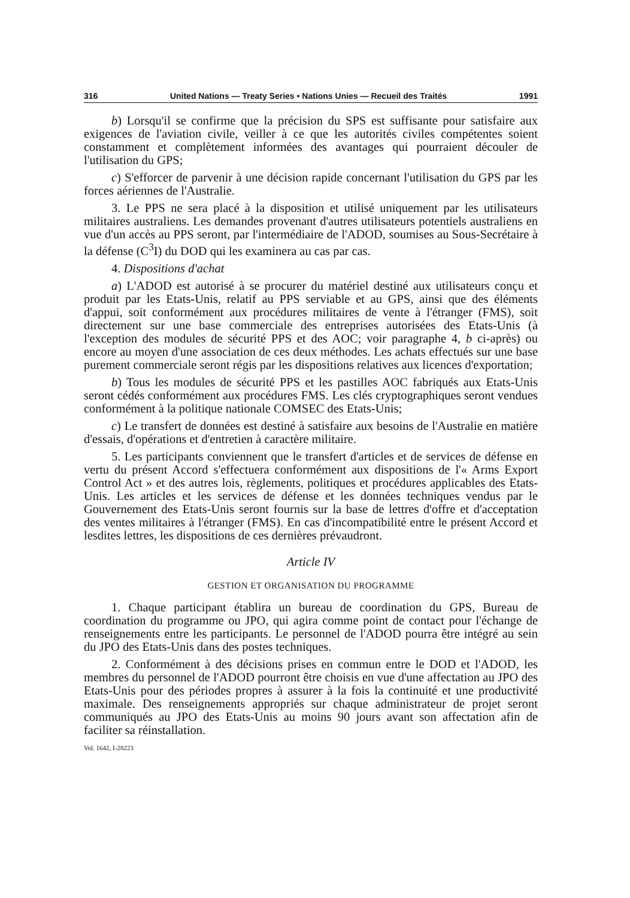316 United Nations — Treaty Series • Nations Unies — Recueil des Traités 1991
b) Lorsqu'il se confirme que la précision du SPS est suffisante pour satisfaire aux exigences de l'aviation civile, veiller à ce que les autorités civiles compétentes soient constamment et complètement informées des avantages qui pourraient découler de l'utilisation du GPS;
c) S'efforcer de parvenir à une décision rapide concernant l'utilisation du GPS par les forces aériennes de l'Australie.
3. Le PPS ne sera placé à la disposition et utilisé uniquement par les utilisateurs militaires australiens. Les demandes provenant d'autres utilisateurs potentiels australiens en vue d'un accès au PPS seront, par l'intermédiaire de l'ADOD, soumises au Sous-Secrétaire à la défense (C<sup>3</sup>I) du DOD qui les examinera au cas par cas.
4. Dispositions d'achat
a) L'ADOD est autorisé à se procurer du matériel destiné aux utilisateurs conçu et produit par les Etats-Unis, relatif au PPS serviable et au GPS, ainsi que des éléments d'appui, soit conformément aux procédures militaires de vente à l'étranger (FMS), soit directement sur une base commerciale des entreprises autorisées des Etats-Unis (à l'exception des modules de sécurité PPS et des AOC; voir paragraphe 4, b ci-après) ou encore au moyen d'une association de ces deux méthodes. Les achats effectués sur une base purement commerciale seront régis par les dispositions relatives aux licences d'exportation;
b) Tous les modules de sécurité PPS et les pastilles AOC fabriqués aux Etats-Unis seront cédés conformément aux procédures FMS. Les clés cryptographiques seront vendues conformément à la politique nationale COMSEC des Etats-Unis;
c) Le transfert de données est destiné à satisfaire aux besoins de l'Australie en matière d'essais, d'opérations et d'entretien à caractère militaire.
5. Les participants conviennent que le transfert d'articles et de services de défense en vertu du présent Accord s'effectuera conformément aux dispositions de l'« Arms Export Control Act » et des autres lois, règlements, politiques et procédures applicables des Etats-Unis. Les articles et les services de défense et les données techniques vendus par le Gouvernement des Etats-Unis seront fournis sur la base de lettres d'offre et d'acceptation des ventes militaires à l'étranger (FMS). En cas d'incompatibilité entre le présent Accord et lesdites lettres, les dispositions de ces dernières prévaudront.
Article IV
GESTION ET ORGANISATION DU PROGRAMME
1. Chaque participant établira un bureau de coordination du GPS, Bureau de coordination du programme ou JPO, qui agira comme point de contact pour l'échange de renseignements entre les participants. Le personnel de l'ADOD pourra être intégré au sein du JPO des Etats-Unis dans des postes techniques.
2. Conformément à des décisions prises en commun entre le DOD et l'ADOD, les membres du personnel de l'ADOD pourront être choisis en vue d'une affectation au JPO des Etats-Unis pour des périodes propres à assurer à la fois la continuité et une productivité maximale. Des renseignements appropriés sur chaque administrateur de projet seront communiqués au JPO des Etats-Unis au moins 90 jours avant son affectation afin de faciliter sa réinstallation.
Vol. 1642, I-28223